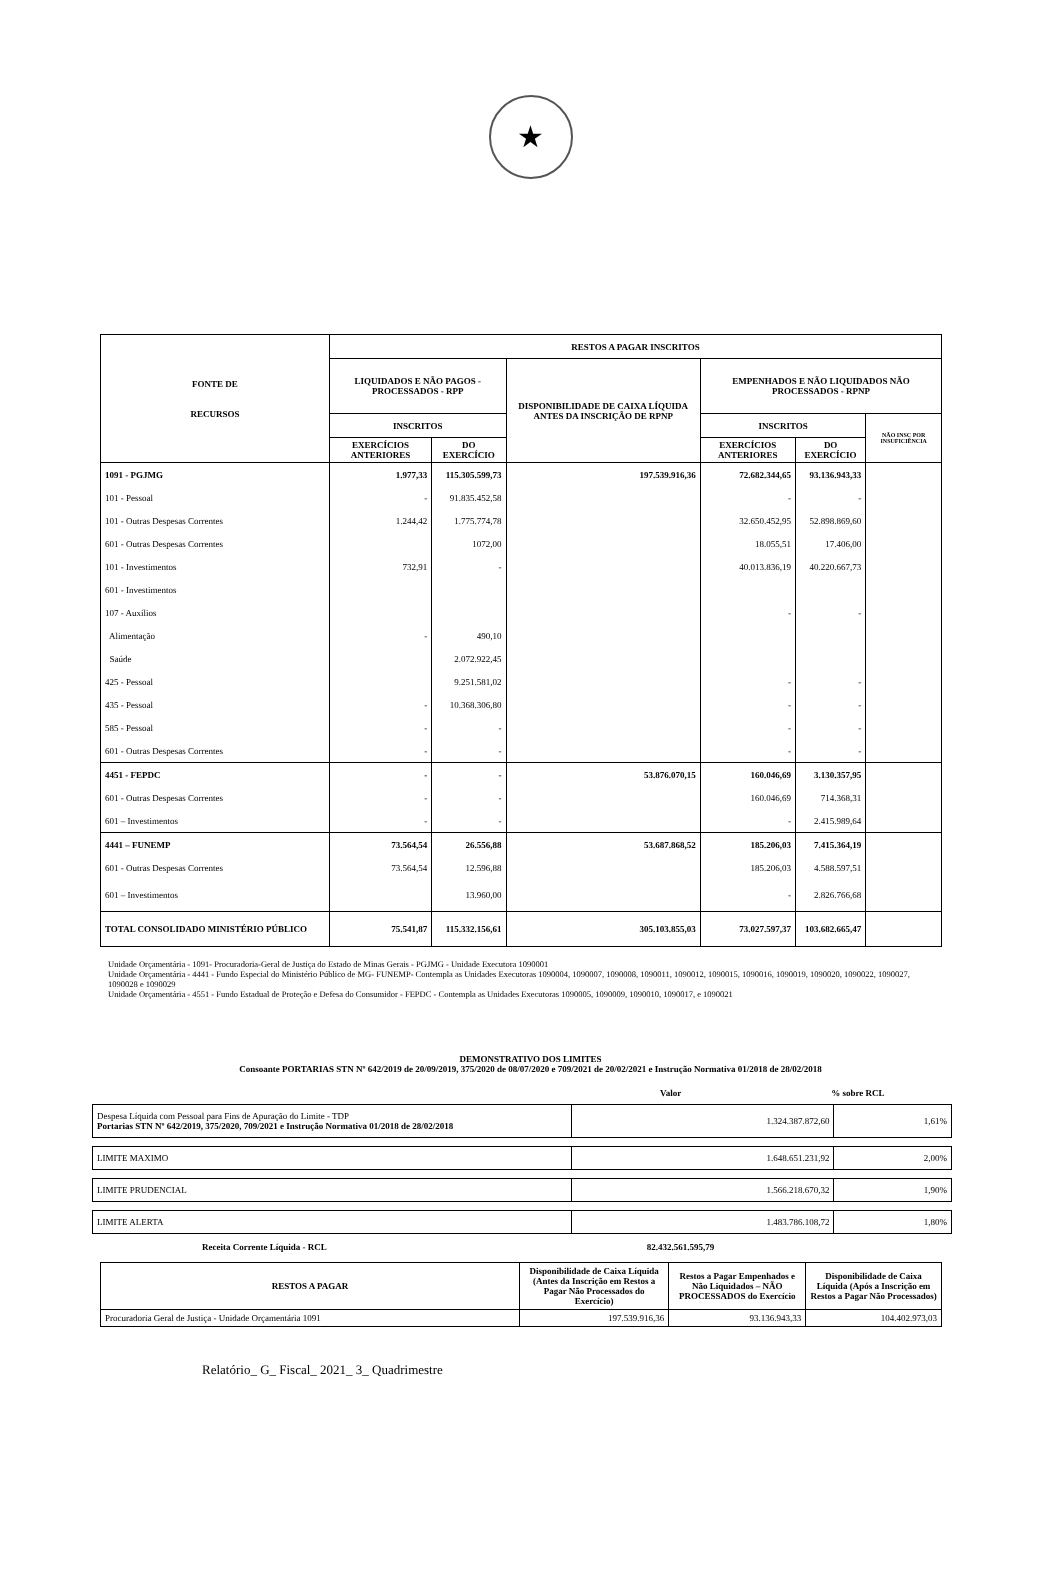★
| FONTE DE RECURSOS | RESTOS A PAGAR INSCRITOS | | | | | |
| --- | --- | --- | --- | --- | --- | --- |
| | LIQUIDADOS E NÃO PAGOS - PROCESSADOS - RPP | | DISPONIBILIDADE DE CAIXA LÍQUIDA ANTES DA INSCRIÇÃO DE RPNP | EMPENHADOS E NÃO LIQUIDADOS NÃO PROCESSADOS - RPNP | | |
| | INSCRITOS | | | INSCRITOS | | NÃO INSC POR INSUFICIÊNCIA |
| | EXERCÍCIOS ANTERIORES | DO EXERCÍCIO | | EXERCÍCIOS ANTERIORES | DO EXERCÍCIO | |
| 1091 - PGJMG | 1.977,33 | 115.305.599,73 | 197.539.916,36 | 72.682.344,65 | 93.136.943,33 | |
| 101 - Pessoal | - | 91.835.452,58 | | - | - | |
| 101 - Outras Despesas Correntes | 1.244,42 | 1.775.774,78 | | 32.650.452,95 | 52.898.869,60 | |
| 601 - Outras Despesas Correntes | | 1072,00 | | 18.055,51 | 17.406,00 | |
| 101 - Investimentos | 732,91 | - | | 40.013.836,19 | 40.220.667,73 | |
| 601 - Investimentos | | | | | | |
| 107 - Auxílios | | | | - | - | |
| Alimentação | - | 490,10 | | | | |
| Saúde | | 2.072.922,45 | | | | |
| 425 - Pessoal | | 9.251.581,02 | | - | - | |
| 435 - Pessoal | - | 10.368.306,80 | | - | - | |
| 585 - Pessoal | - | - | | - | - | |
| 601 - Outras Despesas Correntes | - | - | | - | - | |
| 4451 - FEPDC | - | - | 53.876.070,15 | 160.046,69 | 3.130.357,95 | |
| 601 - Outras Despesas Correntes | - | - | | 160.046,69 | 714.368,31 | |
| 601 – Investimentos | - | - | | - | 2.415.989,64 | |
| 4441 – FUNEMP | 73.564,54 | 26.556,88 | 53.687.868,52 | 185.206,03 | 7.415.364,19 | |
| 601 - Outras Despesas Correntes | 73.564,54 | 12.596,88 | | 185.206,03 | 4.588.597,51 | |
| 601 – Investimentos | | 13.960,00 | | - | 2.826.766,68 | |
| TOTAL CONSOLIDADO MINISTÉRIO PÚBLICO | 75.541,87 | 115.332.156,61 | 305.103.855,03 | 73.027.597,37 | 103.682.665,47 | |
Unidade Orçamentária - 1091- Procuradoria-Geral de Justiça do Estado de Minas Gerais - PGJMG - Unidade Executora 1090001
Unidade Orçamentária - 4441 - Fundo Especial do Ministério Público de MG- FUNEMP- Contempla as Unidades Executoras 1090004, 1090007, 1090008, 1090011, 1090012, 1090015, 1090016, 1090019, 1090020, 1090022, 1090027, 1090028 e 1090029
Unidade Orçamentária - 4551 - Fundo Estadual de Proteção e Defesa do Consumidor - FEPDC - Contempla as Unidades Executoras 1090005, 1090009, 1090010, 1090017, e 1090021
DEMONSTRATIVO DOS LIMITES
Consoante PORTARIAS STN Nº 642/2019 de 20/09/2019, 375/2020 de 08/07/2020 e 709/2021 de 20/02/2021 e Instrução Normativa 01/2018 de 28/02/2018
Valor% sobre RCL
| Despesa Líquida com Pessoal para Fins de Apuração do Limite - TDP Portarias STN Nº 642/2019, 375/2020, 709/2021 e Instrução Normativa 01/2018 de 28/02/2018 | 1.324.387.872,60 | 1,61% |
| LIMITE MAXIMO | 1.648.651.231,92 | 2,00% |
| LIMITE PRUDENCIAL | 1.566.218.670,32 | 1,90% |
| LIMITE ALERTA | 1.483.786.108,72 | 1,80% |
Receita Corrente Líquida - RCL 82.432.561.595,79
| RESTOS A PAGAR | Disponibilidade de Caixa Líquida (Antes da Inscrição em Restos a Pagar Não Processados do Exercício) | Restos a Pagar Empenhados e Não Liquidados – NÃO PROCESSADOS do Exercício | Disponibilidade de Caixa Líquida (Após a Inscrição em Restos a Pagar Não Processados) |
| --- | --- | --- | --- |
| Procuradoria Geral de Justiça - Unidade Orçamentária 1091 | 197.539.916,36 | 93.136.943,33 | 104.402.973,03 |
Relatório_ G_ Fiscal_ 2021_ 3_ Quadrimestre